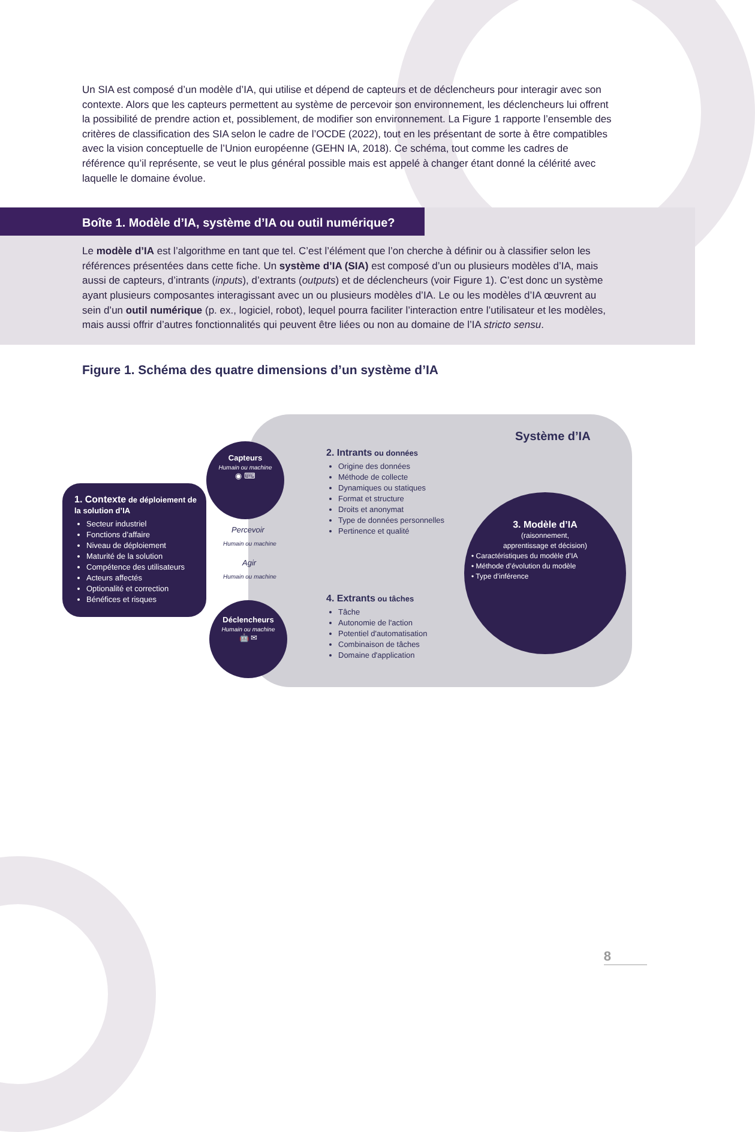Un SIA est composé d’un modèle d’IA, qui utilise et dépend de capteurs et de déclencheurs pour interagir avec son contexte. Alors que les capteurs permettent au système de percevoir son environnement, les déclencheurs lui offrent la possibilité de prendre action et, possiblement, de modifier son environnement. La Figure 1 rapporte l’ensemble des critères de classification des SIA selon le cadre de l’OCDE (2022), tout en les présentant de sorte à être compatibles avec la vision conceptuelle de l’Union européenne (GEHN IA, 2018). Ce schéma, tout comme les cadres de référence qu’il représente, se veut le plus général possible mais est appelé à changer étant donné la célérité avec laquelle le domaine évolue.
Boîte 1. Modèle d’IA, système d’IA ou outil numérique?
Le modèle d’IA est l’algorithme en tant que tel. C’est l’élément que l’on cherche à définir ou à classifier selon les références présentées dans cette fiche. Un système d’IA (SIA) est composé d’un ou plusieurs modèles d’IA, mais aussi de capteurs, d’intrants (inputs), d’extrants (outputs) et de déclencheurs (voir Figure 1). C’est donc un système ayant plusieurs composantes interagissant avec un ou plusieurs modèles d’IA. Le ou les modèles d’IA œuvrent au sein d’un outil numérique (p. ex., logiciel, robot), lequel pourra faciliter l’interaction entre l’utilisateur et les modèles, mais aussi offrir d’autres fonctionnalités qui peuvent être liées ou non au domaine de l’IA stricto sensu.
Figure 1. Schéma des quatre dimensions d’un système d’IA
Système d’IA
1. Contexte de déploiement de la solution d’IA
Secteur industriel
Fonctions d’affaire
Niveau de déploiement
Maturité de la solution
Compétence des utilisateurs
Acteurs affectés
Optionalité et correction
Bénéfices et risques
Capteurs
Humain ou machine
◉ ⌨
Déclencheurs
Humain ou machine
🤖 ✉
Percevoir
Humain ou machine
Agir
Humain ou machine
2. Intrants ou données
Origine des données
Méthode de collecte
Dynamiques ou statiques
Format et structure
Droits et anonymat
Type de données personnelles
Pertinence et qualité
3. Modèle d’IA
(raisonnement,
apprentissage et décision)
• Caractéristiques du modèle d’IA
• Méthode d’évolution du modèle
• Type d’inférence
4. Extrants ou tâches
Tâche
Autonomie de l'action
Potentiel d'automatisation
Combinaison de tâches
Domaine d'application
8